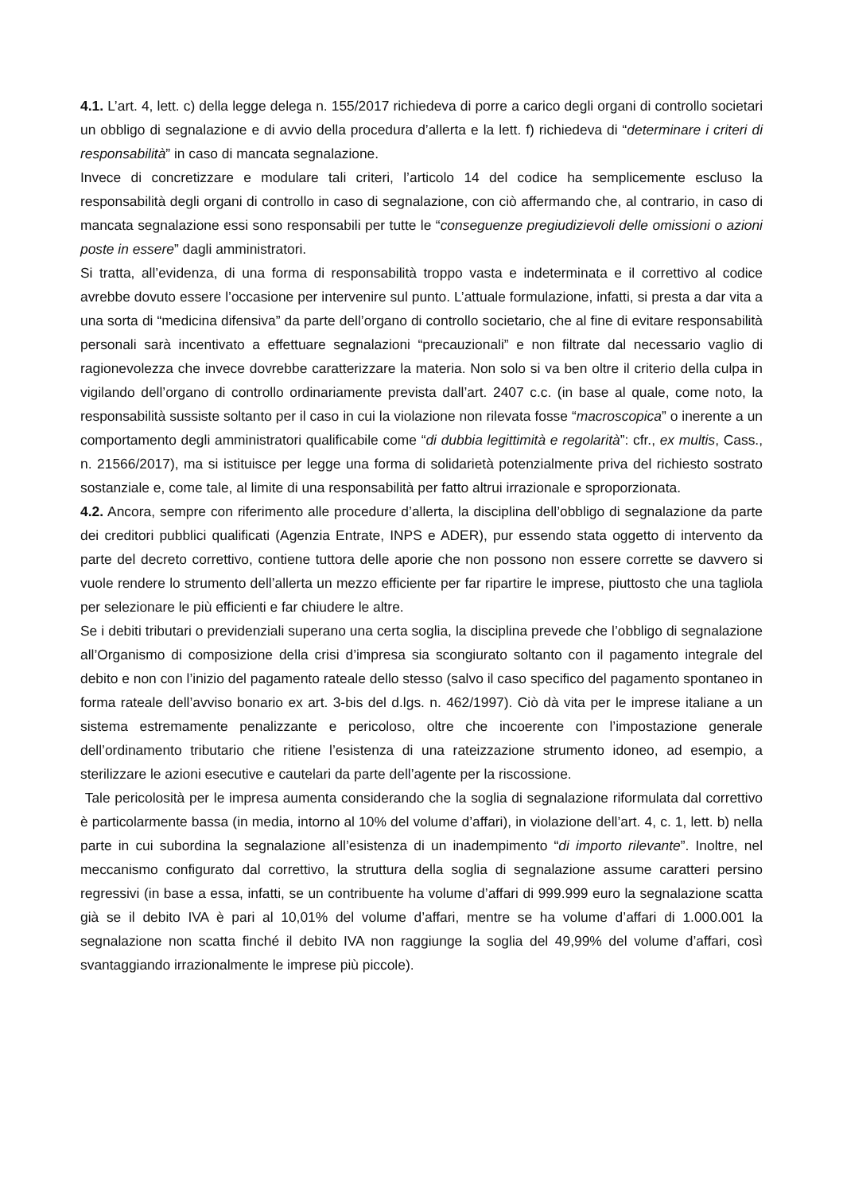4.1. L’art. 4, lett. c) della legge delega n. 155/2017 richiedeva di porre a carico degli organi di controllo societari un obbligo di segnalazione e di avvio della procedura d’allerta e la lett. f) richiedeva di “determinare i criteri di responsabilità” in caso di mancata segnalazione.
Invece di concretizzare e modulare tali criteri, l’articolo 14 del codice ha semplicemente escluso la responsabilità degli organi di controllo in caso di segnalazione, con ciò affermando che, al contrario, in caso di mancata segnalazione essi sono responsabili per tutte le “conseguenze pregiudizievoli delle omissioni o azioni poste in essere” dagli amministratori.
Si tratta, all’evidenza, di una forma di responsabilità troppo vasta e indeterminata e il correttivo al codice avrebbe dovuto essere l’occasione per intervenire sul punto. L’attuale formulazione, infatti, si presta a dar vita a una sorta di “medicina difensiva” da parte dell’organo di controllo societario, che al fine di evitare responsabilità personali sarà incentivato a effettuare segnalazioni “precauzionali” e non filtrate dal necessario vaglio di ragionevolezza che invece dovrebbe caratterizzare la materia. Non solo si va ben oltre il criterio della culpa in vigilando dell’organo di controllo ordinariamente prevista dall’art. 2407 c.c. (in base al quale, come noto, la responsabilità sussiste soltanto per il caso in cui la violazione non rilevata fosse “macroscopica” o inerente a un comportamento degli amministratori qualificabile come “di dubbia legittimità e regolarità”: cfr., ex multis, Cass., n. 21566/2017), ma si istituisce per legge una forma di solidarietà potenzialmente priva del richiesto sostrato sostanziale e, come tale, al limite di una responsabilità per fatto altrui irrazionale e sproporzionata.
4.2. Ancora, sempre con riferimento alle procedure d’allerta, la disciplina dell’obbligo di segnalazione da parte dei creditori pubblici qualificati (Agenzia Entrate, INPS e ADER), pur essendo stata oggetto di intervento da parte del decreto correttivo, contiene tuttora delle aporie che non possono non essere corrette se davvero si vuole rendere lo strumento dell’allerta un mezzo efficiente per far ripartire le imprese, piuttosto che una tagliola per selezionare le più efficienti e far chiudere le altre.
Se i debiti tributari o previdenziali superano una certa soglia, la disciplina prevede che l’obbligo di segnalazione all’Organismo di composizione della crisi d’impresa sia scongiurato soltanto con il pagamento integrale del debito e non con l’inizio del pagamento rateale dello stesso (salvo il caso specifico del pagamento spontaneo in forma rateale dell’avviso bonario ex art. 3-bis del d.lgs. n. 462/1997). Ciò dà vita per le imprese italiane a un sistema estremamente penalizzante e pericoloso, oltre che incoerente con l’impostazione generale dell’ordinamento tributario che ritiene l’esistenza di una rateizzazione strumento idoneo, ad esempio, a sterilizzare le azioni esecutive e cautelari da parte dell’agente per la riscossione.
Tale pericolosità per le impresa aumenta considerando che la soglia di segnalazione riformulata dal correttivo è particolarmente bassa (in media, intorno al 10% del volume d’affari), in violazione dell’art. 4, c. 1, lett. b) nella parte in cui subordina la segnalazione all’esistenza di un inadempimento “di importo rilevante”. Inoltre, nel meccanismo configurato dal correttivo, la struttura della soglia di segnalazione assume caratteri persino regressivi (in base a essa, infatti, se un contribuente ha volume d’affari di 999.999 euro la segnalazione scatta già se il debito IVA è pari al 10,01% del volume d’affari, mentre se ha volume d’affari di 1.000.001 la segnalazione non scatta finché il debito IVA non raggiunge la soglia del 49,99% del volume d’affari, così svantaggiando irrazionalmente le imprese più piccole).